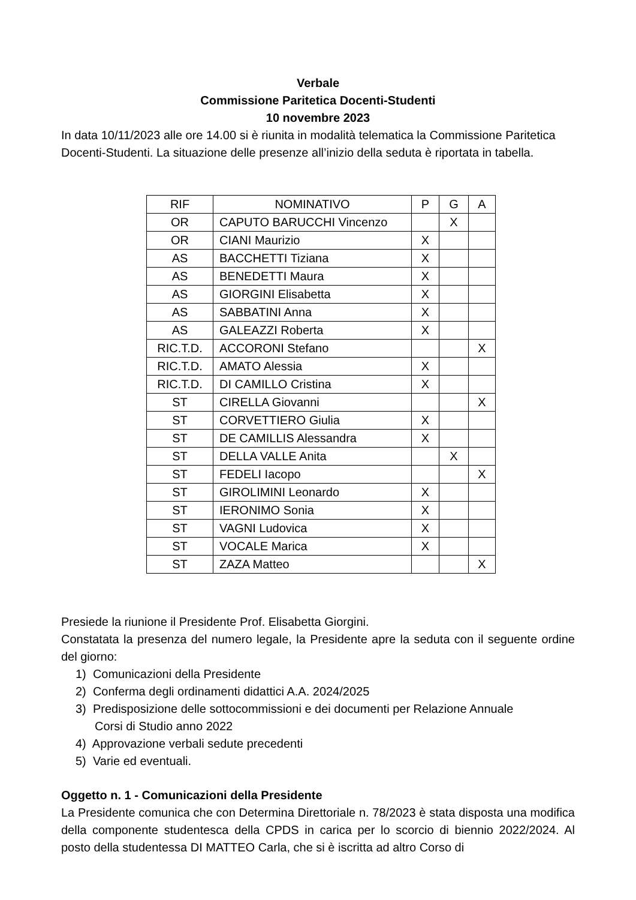Verbale
Commissione Paritetica Docenti-Studenti
10 novembre 2023
In data 10/11/2023 alle ore 14.00 si è riunita in modalità telematica la Commissione Paritetica Docenti-Studenti. La situazione delle presenze all’inizio della seduta è riportata in tabella.
| RIF | NOMINATIVO | P | G | A |
| OR | CAPUTO BARUCCHI Vincenzo | | X | |
| OR | CIANI Maurizio | X | | |
| AS | BACCHETTI Tiziana | X | | |
| AS | BENEDETTI Maura | X | | |
| AS | GIORGINI Elisabetta | X | | |
| AS | SABBATINI Anna | X | | |
| AS | GALEAZZI Roberta | X | | |
| RIC.T.D. | ACCORONI Stefano | | | X |
| RIC.T.D. | AMATO Alessia | X | | |
| RIC.T.D. | DI CAMILLO Cristina | X | | |
| ST | CIRELLA Giovanni | | | X |
| ST | CORVETTIERO Giulia | X | | |
| ST | DE CAMILLIS Alessandra | X | | |
| ST | DELLA VALLE Anita | | X | |
| ST | FEDELI Iacopo | | | X |
| ST | GIROLIMINI Leonardo | X | | |
| ST | IERONIMO Sonia | X | | |
| ST | VAGNI Ludovica | X | | |
| ST | VOCALE Marica | X | | |
| ST | ZAZA Matteo | | | X |
Presiede la riunione il Presidente Prof. Elisabetta Giorgini.
Constatata la presenza del numero legale, la Presidente apre la seduta con il seguente ordine del giorno:
1) Comunicazioni della Presidente
2) Conferma degli ordinamenti didattici A.A. 2024/2025
3) Predisposizione delle sottocommissioni e dei documenti per Relazione Annuale
Corsi di Studio anno 2022
4) Approvazione verbali sedute precedenti
5) Varie ed eventuali.
Oggetto n. 1 - Comunicazioni della Presidente
La Presidente comunica che con Determina Direttoriale n. 78/2023 è stata disposta una modifica della componente studentesca della CPDS in carica per lo scorcio di biennio 2022/2024. Al posto della studentessa DI MATTEO Carla, che si è iscritta ad altro Corso di